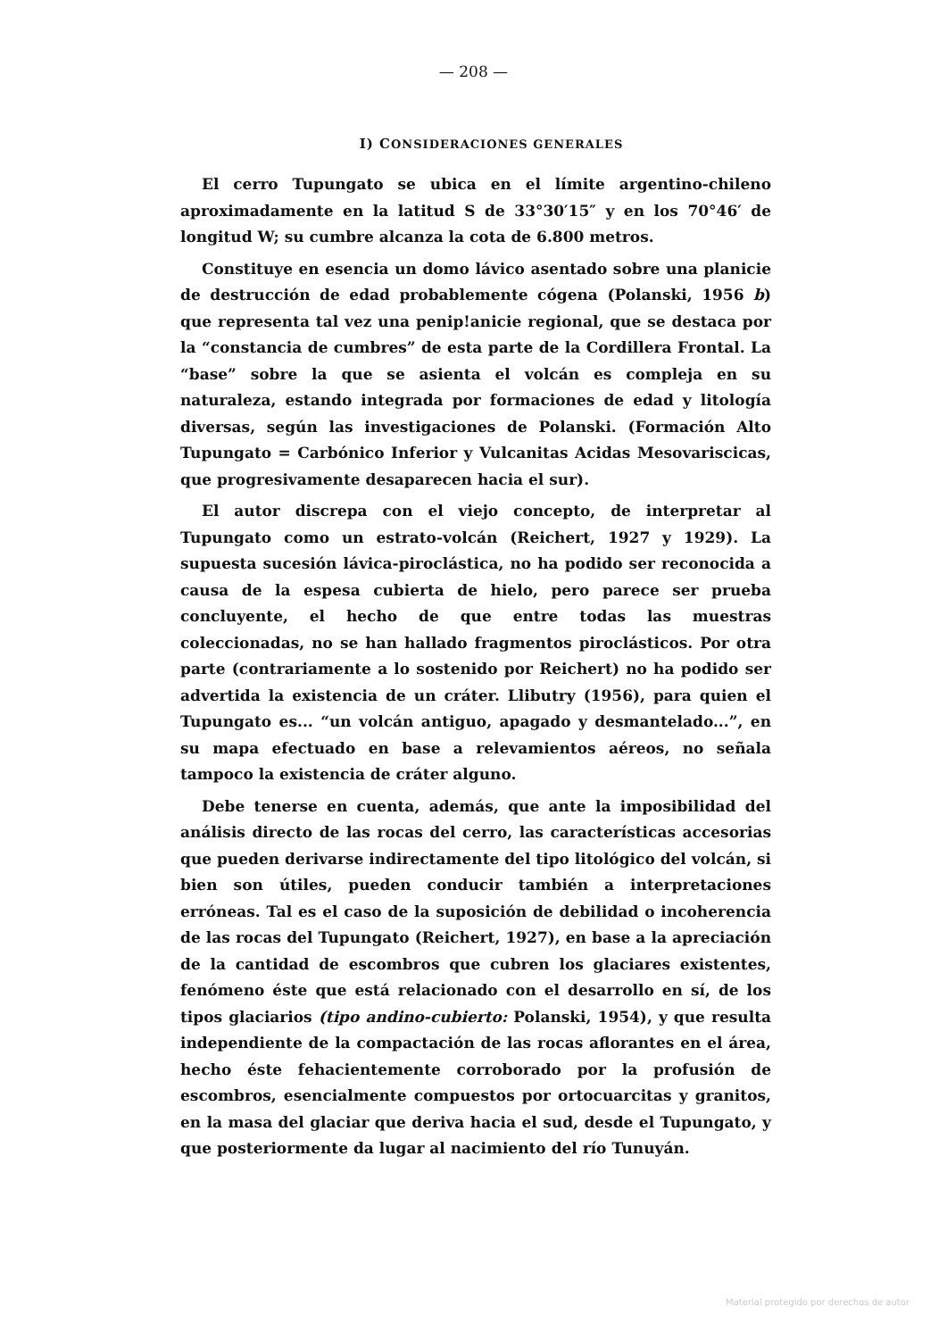— 208 —
I) CONSIDERACIONES GENERALES
El cerro Tupungato se ubica en el límite argentino-chileno aproximadamente en la latitud S de 33°30′15″ y en los 70°46′ de longitud W; su cumbre alcanza la cota de 6.800 metros.
Constituye en esencia un domo lávico asentado sobre una planicie de destrucción de edad probablemente cógena (Polanski, 1956 b) que representa tal vez una penip!anicie regional, que se destaca por la “constancia de cumbres” de esta parte de la Cordillera Frontal. La “base” sobre la que se asienta el volcán es compleja en su naturaleza, estando integrada por formaciones de edad y litología diversas, según las investigaciones de Polanski. (Formación Alto Tupungato = Carbónico Inferior y Vulcanitas Acidas Mesovariscicas, que progresivamente desaparecen hacia el sur).
El autor discrepa con el viejo concepto, de interpretar al Tupungato como un estrato-volcán (Reichert, 1927 y 1929). La supuesta sucesión lávica-piroclástica, no ha podido ser reconocida a causa de la espesa cubierta de hielo, pero parece ser prueba concluyente, el hecho de que entre todas las muestras coleccionadas, no se han hallado fragmentos piroclásticos. Por otra parte (contrariamente a lo sostenido por Reichert) no ha podido ser advertida la existencia de un cráter. Llibutry (1956), para quien el Tupungato es... “un volcán antiguo, apagado y desmantelado...”, en su mapa efectuado en base a relevamientos aéreos, no señala tampoco la existencia de cráter alguno.
Debe tenerse en cuenta, además, que ante la imposibilidad del análisis directo de las rocas del cerro, las características accesorias que pueden derivarse indirectamente del tipo litológico del volcán, si bien son útiles, pueden conducir también a interpretaciones erróneas. Tal es el caso de la suposición de debilidad o incoherencia de las rocas del Tupungato (Reichert, 1927), en base a la apreciación de la cantidad de escombros que cubren los glaciares existentes, fenómeno éste que está relacionado con el desarrollo en sí, de los tipos glaciarios (tipo andino-cubierto: Polanski, 1954), y que resulta independiente de la compactación de las rocas aflorantes en el área, hecho éste fehacientemente corroborado por la profusión de escombros, esencialmente compuestos por ortocuarcitas y granitos, en la masa del glaciar que deriva hacia el sud, desde el Tupungato, y que posteriormente da lugar al nacimiento del río Tunuyán.
Material protegido por derechos de autor